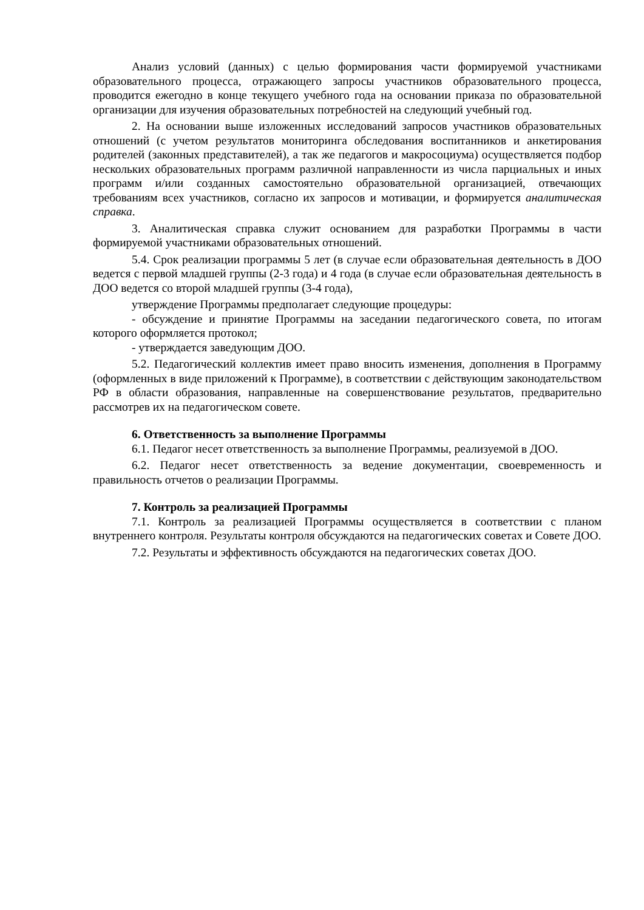Анализ условий (данных) с целью формирования части формируемой участниками образовательного процесса, отражающего запросы участников образовательного процесса, проводится ежегодно в конце текущего учебного года на основании приказа по образовательной организации для изучения образовательных потребностей на следующий учебный год.
2. На основании выше изложенных исследований запросов участников образовательных отношений (с учетом результатов мониторинга обследования воспитанников и анкетирования родителей (законных представителей), а так же педагогов и макросоциума) осуществляется подбор нескольких образовательных программ различной направленности из числа парциальных и иных программ и/или созданных самостоятельно образовательной организацией, отвечающих требованиям всех участников, согласно их запросов и мотивации, и формируется аналитическая справка.
3. Аналитическая справка служит основанием для разработки Программы в части формируемой участниками образовательных отношений.
5.4. Срок реализации программы 5 лет (в случае если образовательная деятельность в ДОО ведется с первой младшей группы (2-3 года) и 4 года (в случае если образовательная деятельность в ДОО ведется со второй младшей группы (3-4 года),
утверждение Программы предполагает следующие процедуры:
- обсуждение и принятие Программы на заседании педагогического совета, по итогам которого оформляется протокол;
- утверждается заведующим ДОО.
5.2. Педагогический коллектив имеет право вносить изменения, дополнения в Программу (оформленных в виде приложений к Программе), в соответствии с действующим законодательством РФ в области образования, направленные на совершенствование результатов, предварительно рассмотрев их на педагогическом совете.
6. Ответственность за выполнение Программы
6.1. Педагог несет ответственность за выполнение Программы, реализуемой в ДОО.
6.2. Педагог несет ответственность за ведение документации, своевременность и правильность отчетов о реализации Программы.
7. Контроль за реализацией Программы
7.1. Контроль за реализацией Программы осуществляется в соответствии с планом внутреннего контроля. Результаты контроля обсуждаются на педагогических советах и Совете ДОО.
7.2. Результаты и эффективность обсуждаются на педагогических советах ДОО.